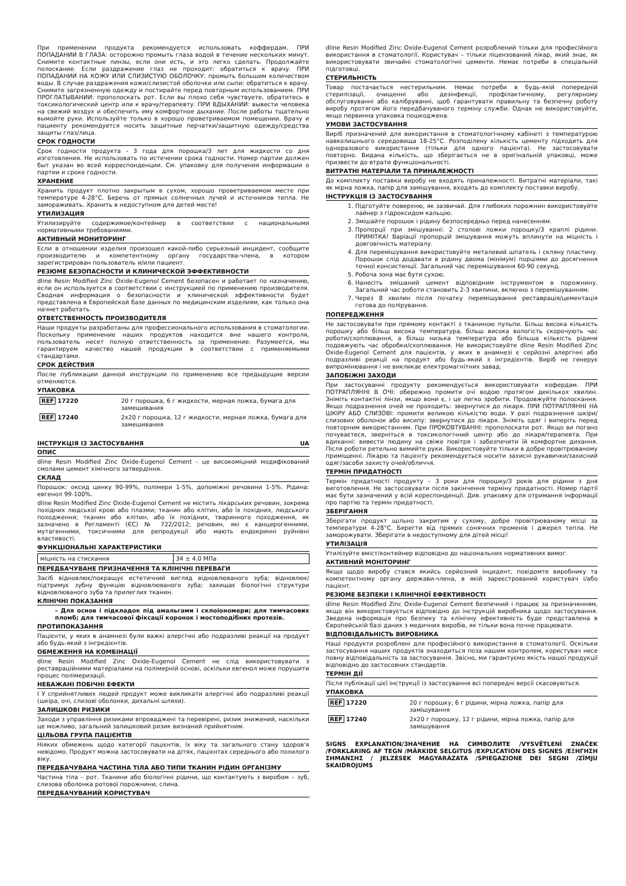При применении продукта рекомендуется использовать коффердам. ПРИ ПОПАДАНИИ В ГЛАЗА: осторожно промыть глаза водой в течение нескольких минут. Снимите контактные линзы, если они есть, и это легко сделать. Продолжайте полоскание. Если раздражение глаз не проходит: обратиться к врачу. ПРИ ПОПАДАНИИ НА КОЖУ ИЛИ СЛИЗИСТУЮ ОБОЛОЧКУ: промыть большим количеством воды. В случае раздражения кожи/слизистой оболочки или сыпи: обратиться к врачу. Снимите загрязненную одежду и постирайте перед повторным использованием. ПРИ ПРОГЛАТЫВАНИИ: прополоскать рот. Если вы плохо себя чувствуете, обратитесь в токсикологический центр или к врачу/терапевту. ПРИ ВДЫХАНИИ: вывести человека на свежий воздух и обеспечить ему комфортное дыхание. После работы тщательно вымойте руки. Используйте только в хорошо проветриваемом помещении. Врачу и пациенту рекомендуется носить защитные перчатки/защитную одежду/средства защиты глаз/лица.
СРОК ГОДНОСТИ
Срок годности продукта - 3 года для порошка/3 лет для жидкости со дня изготовления. Не использовать по истечении срока годности. Номер партии должен быт указан во всей корреспонденции. См. упаковку для получения информации о партии и сроке годности.
ХРАНЕНИЕ
Хранить продукт плотно закрытым в сухом, хорошо проветриваемом месте при температуре 4-28°C. Беречь от прямых солнечных лучей и источников тепла. Не замораживать. Хранить в недоступном для детей месте!
УТИЛИЗАЦИЯ
Утилизируйте содержимое/контейнер в соответствии с национальными нормативными требованиями.
АКТИВНЫЙ МОНИТОРИНГ
Если в отношении изделия произошел какой-либо серьезный инцидент, сообщите производителю и компетентному органу государства-члена, в котором зарегистрирован пользователь и/или пациент.
РЕЗЮМЕ БЕЗОПАСНОСТИ И КЛИНИЧЕСКОЙ ЭФФЕКТИВНОСТИ
dline Resin Modified Zinc Oxide-Eugenol Cement безопасен и работает по назначению, если он используется в соответствии с инструкцией по применению производителя. Сводная информация о безопасности и клинической эффективности будет представлена в Европейской базе данных по медицинским изделиям, как только она начнет работать.
ОТВЕТСТВЕННОСТЬ ПРОИЗВОДИТЕЛЯ
Наши продукты разработаны для профессионального использования в стоматологии. Поскольку применение наших продуктов находится вне нашего контроля, пользователь несет полную ответственность за применение. Разумеется, мы гарантируем качество нашей продукции в соответствии с применяемыми стандартами.
СРОК ДЕЙСТВИЯ
После публикации данной инструкции по применению все предыдущие версии отменяются.
УПАКОВКА
| REF 17220 | 20 г порошка, 6 г жидкости, мерная ложка, бумага для замешивания |
| REF 17240 | 2x20 г порошка, 12 г жидкости, мерная ложка, бумага для замешивания |
ІНСТРУКЦІЯ ІЗ ЗАСТОСУВАННЯ UA
ОПИС
dline Resin Modified Zinc Oxide-Eugenol Cement - це високоміцний модифікований смолами цемент хімічного затвердіння.
СКЛАД
Порошок: оксид цинку 90-99%, полімери 1-5%, допоміжні речовини 1-5%. Рідина: евгенол 99-100%.
dline Resin Modified Zinc Oxide-Eugenol Cement не містить лікарських речовин, зокрема похідних людської крові або плазми; тканин або клітин, або їх похідних, людського походження; тканин або клітин, або їх похідних, тваринного походження, як зазначено в Регламенті (ЄС) № 722/2012; речовин, які є канцерогенними, мутагенними, токсичними для репродукції або мають ендокринні руйнівні властивості.
ФУНКЦІОНАЛЬНІ ХАРАКТЕРИСТИКИ
| міцність на стискання | 34 ± 4.0 МПа |
ПЕРЕДБАЧУВАНЕ ПРИЗНАЧЕННЯ ТА КЛІНІЧНІ ПЕРЕВАГИ
Засіб відновлює/покращує естетичний вигляд відновлюваного зуба; відновлює/підтримує зубну функцію відновлюваного зуба; захищає біологічні структури відновлюваного зуба та прилеглих тканин.
КЛІНІЧНІ ПОКАЗАННЯ
– Для основ і підкладок під амальгами і склоіономери; для тимчасових пломб; для тимчасової фіксації коронок і мостоподібних протезів.
ПРОТИПОКАЗАННЯ
Пацієнти, у яких в анамнезі були важкі алергічні або подразливі реакції на продукт або будь-який з інгредієнтів.
ОБМЕЖЕННЯ НА КОМБІНАЦІЇ
dline Resin Modified Zinc Oxide-Eugenol Cement не слід використовувати з реставраційними матеріалами на полімерній основі, оскільки евгенол може порушити процес полімеризації.
НЕБАЖАНІ ПОБІЧНІ ЕФЕКТИ
І У сприйнятливих людей продукт може викликати алергічні або подразливі реакції (шкіра, очі, слизові оболонки, дихальні шляхи).
ЗАЛИШКОВІ РИЗИКИ
Заходи з управління ризиками впроваджені та перевірені, ризик знижений, наскільки це можливо, загальний залишковий ризик визнаний прийнятним.
ЦІЛЬОВА ГРУПА ПАЦІЄНТІВ
Ніяких обмежень щодо категорії пацієнтів, їх віку та загального стану здоров'я невідомо. Продукт можна застосовувати на дітях, пацієнтах середнього або похилого віку.
ПЕРЕДБАЧУВАНА ЧАСТИНА ТІЛА АБО ТИПИ ТКАНИН РІДИН ОРГАНІЗМУ
Частина тіла – рот. Тканини або біологічні рідини, що контактують з виробом – зуб, слизова оболонка ротової порожнини, слина.
ПЕРЕДБАЧУВАНИЙ КОРИСТУВАЧ
dline Resin Modified Zinc Oxide-Eugenol Cement розроблений тільки для професійного використання в стоматології. Користувач – тільки ліцензований лікар, який знає, як використовувати звичайні стоматологічні цементи. Немає потреби в спеціальній підготовці.
СТЕРИЛЬНІСТЬ
Товар постачається нестерильним. Немає потреби в будь-якій попередній стерилізації, очищенні або дезінфекції, профілактичному, регулярному обслуговуванні або калібруванні, щоб гарантувати правильну та безпечну роботу виробу протягом його передбачуваного терміну служби. Однак не використовуйте, якщо первинна упаковка пошкоджена.
УМОВИ ЗАСТОСУВАННЯ
Виріб призначений для використання в стоматологічному кабінеті з температурою навколишнього середовища 18-25°C. Розподілену кількість цементу підходить для одноразового використання (тільки для одного пацієнта). Не застосовувати повторно. Видана кількість, що зберігається не в оригінальній упаковці, може призвести до втрати функціональності.
ВИТРАТНІ МАТЕРІАЛИ ТА ПРИНАЛЕЖНОСТІ
До комплекту поставки виробу не входять приналежності. Витратні матеріали, такі як мірна ложка, папір для замішування, входять до комплекту поставки виробу.
ІНСТРУКЦІЯ ІЗ ЗАСТОСУВАННЯ
1. Підготуйте поверхню, як зазвичай. Для глибоких порожнин використовуйте лайнер з гідроксидом кальцію.
2. Змішайте порошок і рідину безпосередньо перед нанесенням.
3. Пропорції при змішуванні: 2 столові ложки порошку/3 краплі рідини. ПРИМІТКА! Варіації пропорцій змішування можуть вплинути на міцність і довговічність матеріалу.
4. Для перемішування використовуйте металевий шпатель і скляну пластину. Порошок слід додавати в рідину двома (мінімум) порціями до досягнення точної консистенції. Загальний час перемішування 60-90 секунд.
5. Робоча зона має бути сухою.
6. Нанесіть змішаний цемент відповідним інструментом в порожнину. Загальний час роботи становить 2-3 хвилини, включно з перемішуванням.
7. Через 8 хвилин після початку перемішування реставрація/цементація готова до полірування.
ПОПЕРЕДЖЕННЯ
Не застосовувати при прямому контакті з тканиною пульпи. Більш висока кількість порошку або більш висока температура, більш висока вологість скорочують час роботи/схоплювання, а більш низька температура або більша кількість рідини подовжують час обробки/схоплювання. Не використовуйте dline Resin Modified Zinc Oxide-Eugenol Cement для пацієнтів, у яких в анамнезі є серйозні алергічні або подразливі реакції на продукт або будь-який з інгредієнтів. Виріб не генерує випромінювання і не викликає електромагнітних завад.
ЗАПОБІЖНІ ЗАХОДИ
При застосуванні продукту рекомендується використовувати кофердам. ПРИ ПОТРАПЛЯННІ В ОЧІ: обережно промити очі водою протягом декількох хвилин. Зніміть контактні лінзи, якщо вони є, і це легко зробити. Продовжуйте полоскання. Якщо подразнення очей не проходить: звернутися до лікаря. ПРИ ПОТРАПЛЯННІ НА ШКІРУ АБО СЛИЗОВІ: промити великою кількістю води. У разі подразнення шкіри/слизових оболонок або висипу: звернутися до лікаря. Зніміть одяг і виперіть перед повторним використанням. При ПРОКОВТУВАННІ: прополоскати рот. Якщо ви погано почуваєтеся, зверніться в токсикологічний центр або до лікаря/терапевта. При вдиханні: вивести людину на свіже повітря і забезпечити їй комфортне дихання. Після роботи ретельно вимийте руки. Використовуйте тільки в добре провітрюваному приміщенні. Лікарю та пацієнту рекомендується носити захисні рукавички/захисний одяг/засоби захисту очей/обличчя.
ТЕРМІН ПРИДАТНОСТІ
Термін придатності продукту – 3 роки для порошку/3 років для рідини з дня виготовлення. Не застосовувати після закінчення терміну придатності. Номер партії має бути зазначений у всій кореспонденції. Див. упаковку для отримання інформації про партію та термін придатності.
ЗБЕРІГАННЯ
Зберігати продукт щільно закритим у сухому, добре провітрюваному місці за температури 4-28°C. Берегти від прямих сонячних променів і джерел тепла. Не заморожувати. Зберігати в недоступному для дітей місці!
УТИЛІЗАЦІЯ
Утилізуйте вміст/контейнер відповідно до національних нормативних вимог.
АКТИВНИЙ МОНІТОРИНГ
Якщо щодо виробу стався якийсь серйозний інцидент, повідомте виробнику та компетентному органу держави-члена, в якій зареєстрований користувач і/або пацієнт.
РЕЗЮМЕ БЕЗПЕКИ І КЛІНІЧНОЇ ЕФЕКТИВНОСТІ
dline Resin Modified Zinc Oxide-Eugenol Cement безпечний і працює за призначенням, якщо він використовується відповідно до інструкцій виробника щодо застосування. Зведена інформація про безпеку та клінічну ефективність буде представлена в Європейській базі даних з медичних виробів, як тільки вона почне працювати.
ВІДПОВІДАЛЬНІСТЬ ВИРОБНИКА
Наші продукти розроблені для професійного використання в стоматології. Оскільки застосування наших продуктів знаходиться поза нашим контролем, користувач несе повну відповідальність за застосування. Звісно, ми гарантуємо якість нашої продукції відповідно до застосовних стандартів.
ТЕРМІН ДІЇ
Після публікації цієї інструкції із застосування всі попередні версії скасовуються.
УПАКОВКА
| REF 17220 | 20 г порошку, 6 г рідини, мірна ложка, папір для замішування |
| REF 17240 | 2x20 г порошку, 12 г рідини, мірна ложка, папір для замішування |
SIGNS EXPLANATION/ЗНАЧЕНИЕ НА СИМВОЛИТЕ /VYSVĚTLENÍ ZNAČEK /FORKLARING AF TEGN /MÄRKIDE SELGITUS /EXPLICATION DES SIGNES /ΕΞΗΓΗΣΗ ΣΗΜΑΝΣΗΣ / JELZÉSEK MAGYARÁZATA /SPIEGAZIONE DEI SEGNI /ZĪMJU SKAIDROJUMS